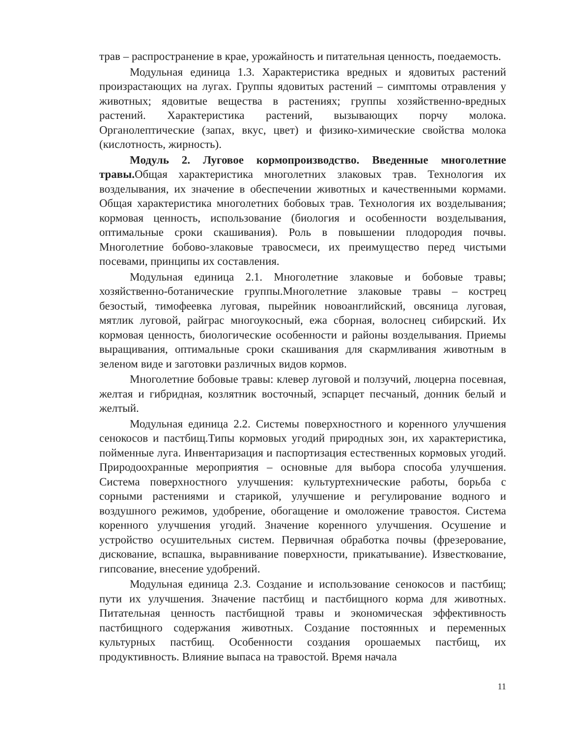трав – распространение в крае, урожайность и питательная ценность, поедаемость.
Модульная единица 1.3. Характеристика вредных и ядовитых растений произрастающих на лугах. Группы ядовитых растений – симптомы отравления у животных; ядовитые вещества в растениях; группы хозяйственно-вредных растений. Характеристика растений, вызывающих порчу молока. Органолептические (запах, вкус, цвет) и физико-химические свойства молока (кислотность, жирность).
Модуль 2. Луговое кормопроизводство. Введенные многолетние травы. Общая характеристика многолетних злаковых трав. Технология их возделывания, их значение в обеспечении животных и качественными кормами. Общая характеристика многолетних бобовых трав. Технология их возделывания; кормовая ценность, использование (биология и особенности возделывания, оптимальные сроки скашивания). Роль в повышении плодородия почвы. Многолетние бобово-злаковые травосмеси, их преимущество перед чистыми посевами, принципы их составления.
Модульная единица 2.1. Многолетние злаковые и бобовые травы; хозяйственно-ботанические группы.Многолетние злаковые травы – кострец безостый, тимофеевка луговая, пырейник новоанглийский, овсяница луговая, мятлик луговой, райграс многоукосный, ежа сборная, волоснец сибирский. Их кормовая ценность, биологические особенности и районы возделывания. Приемы выращивания, оптимальные сроки скашивания для скармливания животным в зеленом виде и заготовки различных видов кормов.
Многолетние бобовые травы: клевер луговой и ползучий, люцерна посевная, желтая и гибридная, козлятник восточный, эспарцет песчаный, донник белый и желтый.
Модульная единица 2.2. Системы поверхностного и коренного улучшения сенокосов и пастбищ.Типы кормовых угодий природных зон, их характеристика, пойменные луга. Инвентаризация и паспортизация естественных кормовых угодий. Природоохранные мероприятия – основные для выбора способа улучшения. Система поверхностного улучшения: культуртехнические работы, борьба с сорными растениями и старикой, улучшение и регулирование водного и воздушного режимов, удобрение, обогащение и омоложение травостоя. Система коренного улучшения угодий. Значение коренного улучшения. Осушение и устройство осушительных систем. Первичная обработка почвы (фрезерование, дискование, вспашка, выравнивание поверхности, прикатывание). Известкование, гипсование, внесение удобрений.
Модульная единица 2.3. Создание и использование сенокосов и пастбищ; пути их улучшения. Значение пастбищ и пастбищного корма для животных. Питательная ценность пастбищной травы и экономическая эффективность пастбищного содержания животных. Создание постоянных и переменных культурных пастбищ. Особенности создания орошаемых пастбищ, их продуктивность. Влияние выпаса на травостой. Время начала
11